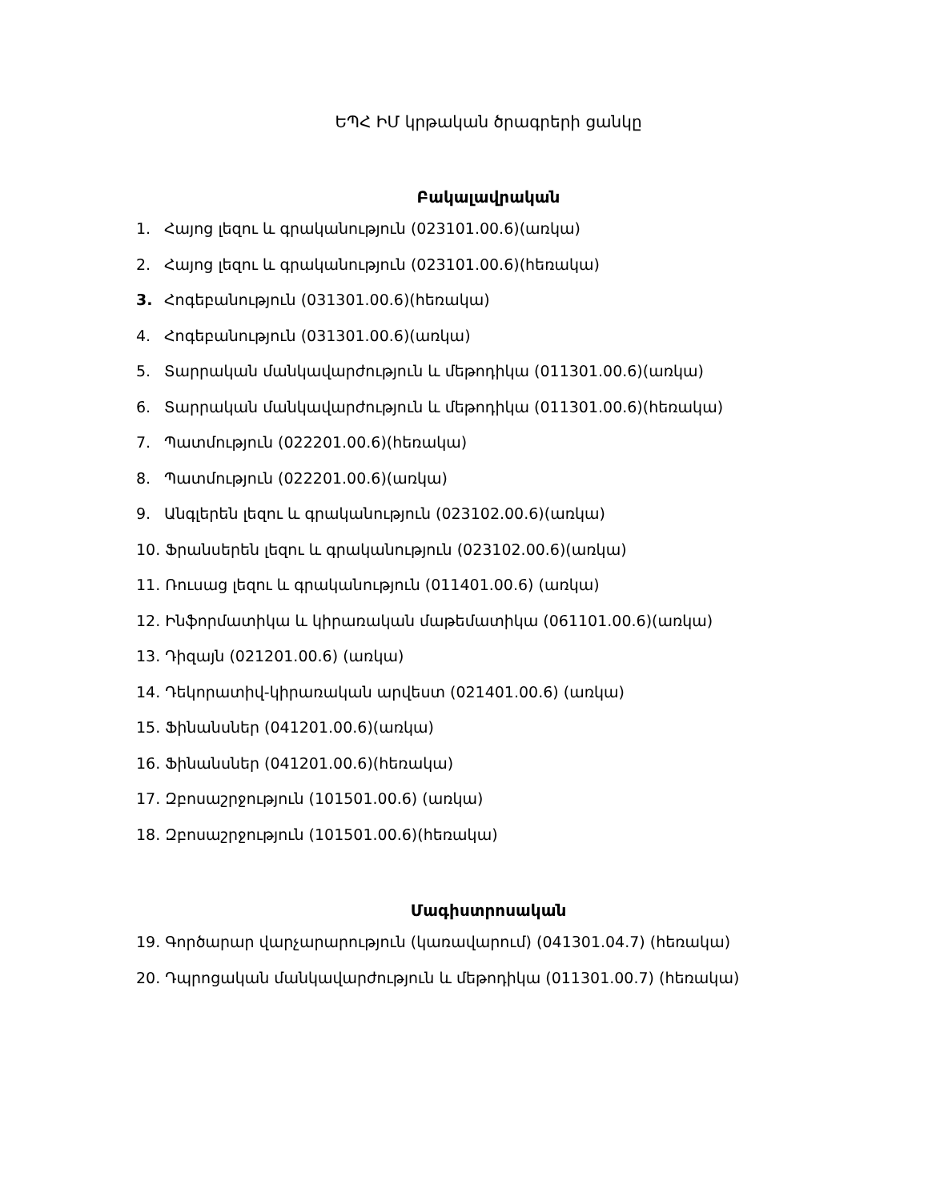ԵՊՀ ԻՄ կրթական ծրագրերի ցանկը
Բակալավրական
1. Հայոց լեզու և գրականություն (023101.00.6)(առկա)
2. Հայոց լեզու և գրականություն (023101.00.6)(հեռակա)
3. Հոգեբանություն (031301.00.6)(հեռակա)
4. Հոգեբանություն (031301.00.6)(առկա)
5. Տարրական մանկավարժություն և մեթոդիկա (011301.00.6)(առկա)
6. Տարրական մանկավարժություն և մեթոդիկա (011301.00.6)(հեռակա)
7. Պատմություն (022201.00.6)(հեռակա)
8. Պատմություն (022201.00.6)(առկա)
9. Անգլերեն լեզու և գրականություն (023102.00.6)(առկա)
10. Ֆրանսերեն լեզու և գրականություն (023102.00.6)(առկա)
11. Ռուսաց լեզու և գրականություն (011401.00.6) (առկա)
12. Ինֆորմատիկա և կիրառական մաթեմատիկա (061101.00.6)(առկա)
13. Դիզայն (021201.00.6) (առկա)
14. Դեկորատիվ-կիրառական արվեստ (021401.00.6) (առկա)
15. Ֆինանսներ (041201.00.6)(առկա)
16. Ֆինանսներ (041201.00.6)(հեռակա)
17. Զբոսաշրջություն (101501.00.6) (առկա)
18. Զբոսաշրջություն (101501.00.6)(հեռակա)
Մագիստրոսական
19. Գործարար վարչարարություն (կառավարում) (041301.04.7) (հեռակա)
20. Դպրոցական մանկավարժություն և մեթոդիկա (011301.00.7) (հեռակա)